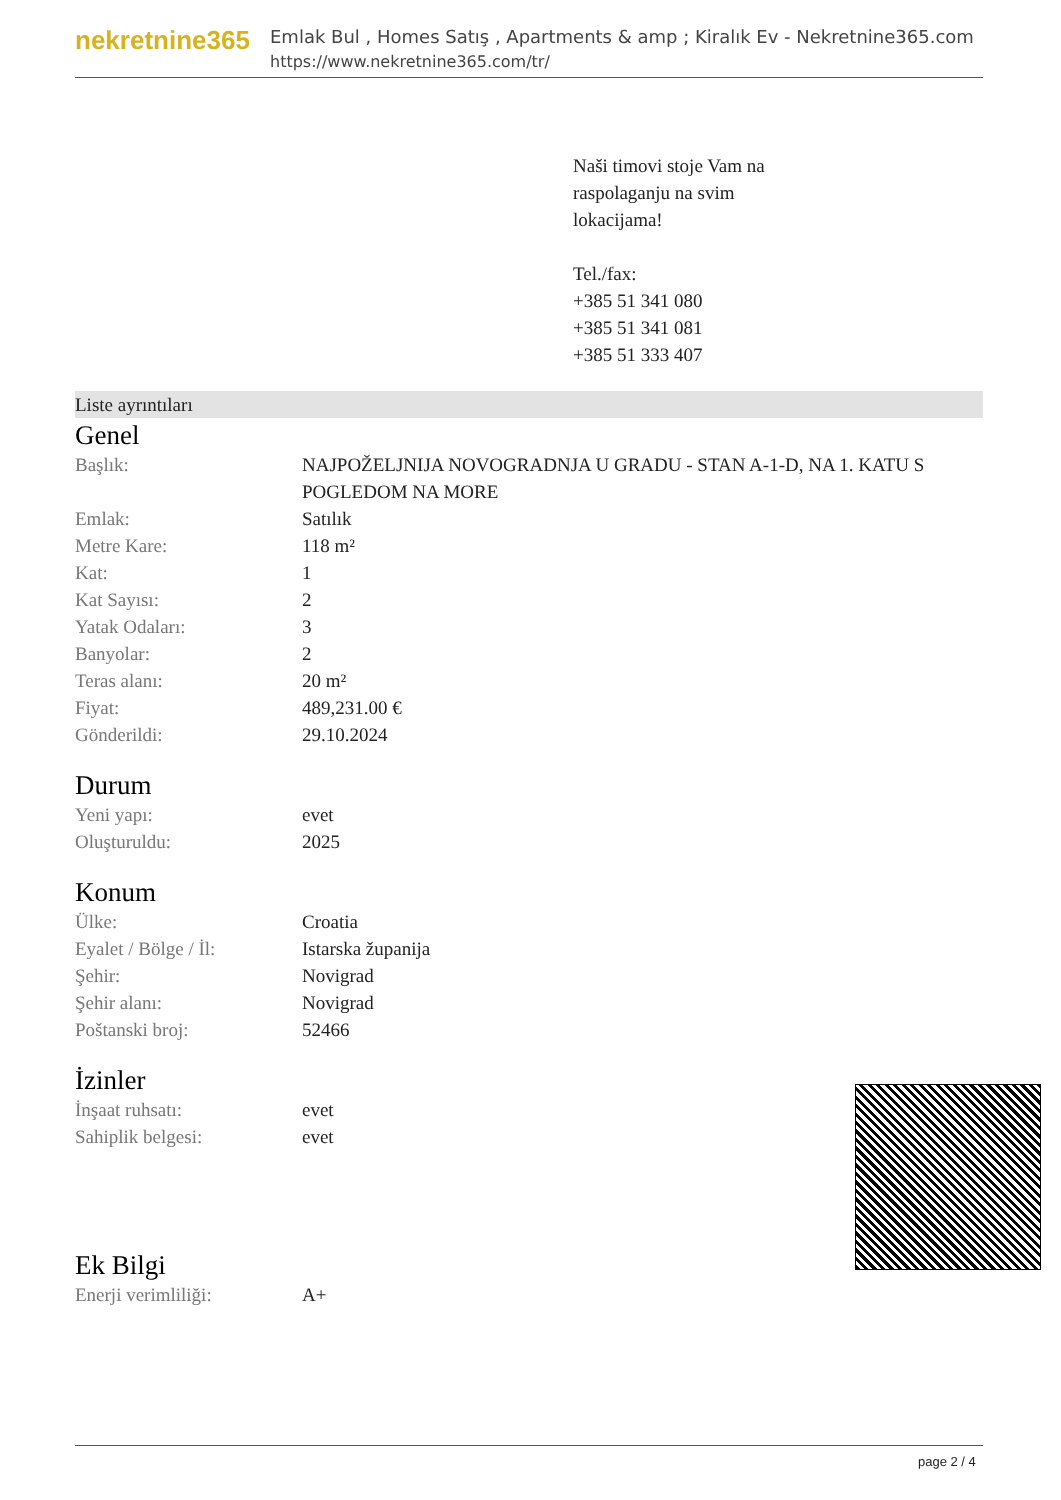nekretnine365
Emlak Bul , Homes Satış , Apartments & amp ; Kiralık Ev - Nekretnine365.com
https://www.nekretnine365.com/tr/
Naši timovi stoje Vam na
raspolaganju na svim
lokacijama!
Tel./fax:
+385 51 341 080
+385 51 341 081
+385 51 333 407
Liste ayrıntıları
Genel
| Başlık: | NAJPOŽELJNIJA NOVOGRADNJA U GRADU - STAN A-1-D, NA 1. KATU S POGLEDOM NA MORE |
| Emlak: | Satılık |
| Metre Kare: | 118 m² |
| Kat: | 1 |
| Kat Sayısı: | 2 |
| Yatak Odaları: | 3 |
| Banyolar: | 2 |
| Teras alanı: | 20 m² |
| Fiyat: | 489,231.00 € |
| Gönderildi: | 29.10.2024 |
Durum
| Yeni yapı: | evet |
| Oluşturuldu: | 2025 |
Konum
| Ülke: | Croatia |
| Eyalet / Bölge / İl: | Istarska županija |
| Şehir: | Novigrad |
| Şehir alanı: | Novigrad |
| Poštanski broj: | 52466 |
İzinler
| İnşaat ruhsatı: | evet |
| Sahiplik belgesi: | evet |
Ek Bilgi
| Enerji verimliliği: | A+ |
page 2 / 4